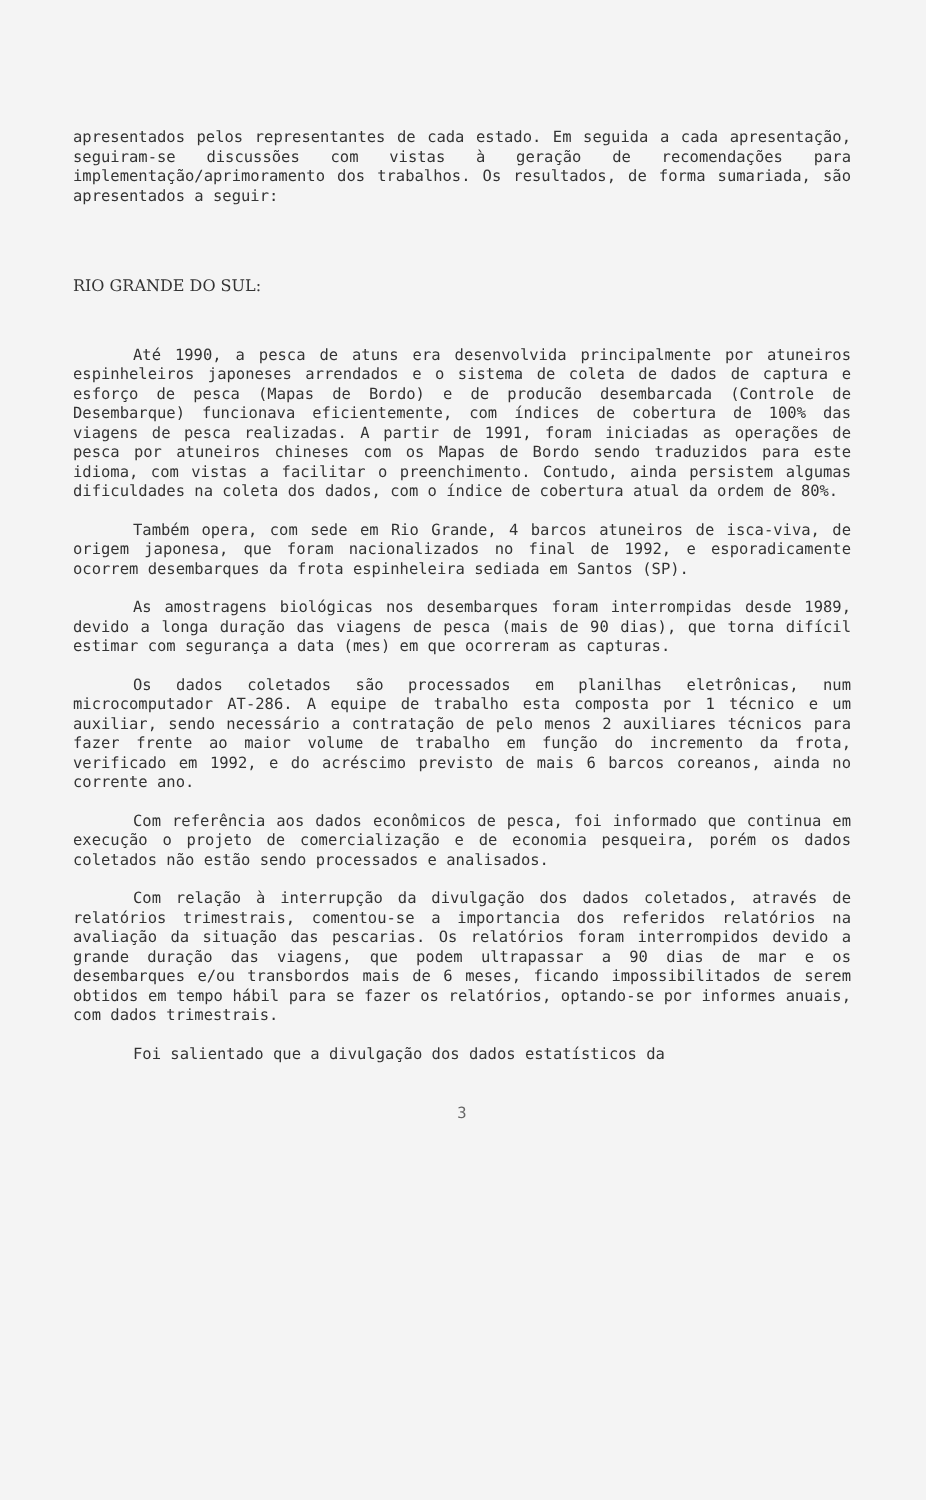apresentados pelos representantes de cada estado. Em seguida a cada apresentação, seguiram-se discussões com vistas à geração de recomendações para implementação/aprimoramento dos trabalhos. Os resultados, de forma sumariada, são apresentados a seguir:
RIO GRANDE DO SUL:
Até 1990, a pesca de atuns era desenvolvida principalmente por atuneiros espinheleiros japoneses arrendados e o sistema de coleta de dados de captura e esforço de pesca (Mapas de Bordo) e de producão desembarcada (Controle de Desembarque) funcionava eficientemente, com índices de cobertura de 100% das viagens de pesca realizadas. A partir de 1991, foram iniciadas as operações de pesca por atuneiros chineses com os Mapas de Bordo sendo traduzidos para este idioma, com vistas a facilitar o preenchimento. Contudo, ainda persistem algumas dificuldades na coleta dos dados, com o índice de cobertura atual da ordem de 80%.
Também opera, com sede em Rio Grande, 4 barcos atuneiros de isca-viva, de origem japonesa, que foram nacionalizados no final de 1992, e esporadicamente ocorrem desembarques da frota espinheleira sediada em Santos (SP).
As amostragens biológicas nos desembarques foram interrompidas desde 1989, devido a longa duração das viagens de pesca (mais de 90 dias), que torna difícil estimar com segurança a data (mes) em que ocorreram as capturas.
Os dados coletados são processados em planilhas eletrônicas, num microcomputador AT-286. A equipe de trabalho esta composta por 1 técnico e um auxiliar, sendo necessário a contratação de pelo menos 2 auxiliares técnicos para fazer frente ao maior volume de trabalho em função do incremento da frota, verificado em 1992, e do acréscimo previsto de mais 6 barcos coreanos, ainda no corrente ano.
Com referência aos dados econômicos de pesca, foi informado que continua em execução o projeto de comercialização e de economia pesqueira, porém os dados coletados não estão sendo processados e analisados.
Com relação à interrupção da divulgação dos dados coletados, através de relatórios trimestrais, comentou-se a importancia dos referidos relatórios na avaliação da situação das pescarias. Os relatórios foram interrompidos devido a grande duração das viagens, que podem ultrapassar a 90 dias de mar e os desembarques e/ou transbordos mais de 6 meses, ficando impossibilitados de serem obtidos em tempo hábil para se fazer os relatórios, optando-se por informes anuais, com dados trimestrais.
Foi salientado que a divulgação dos dados estatísticos da
3